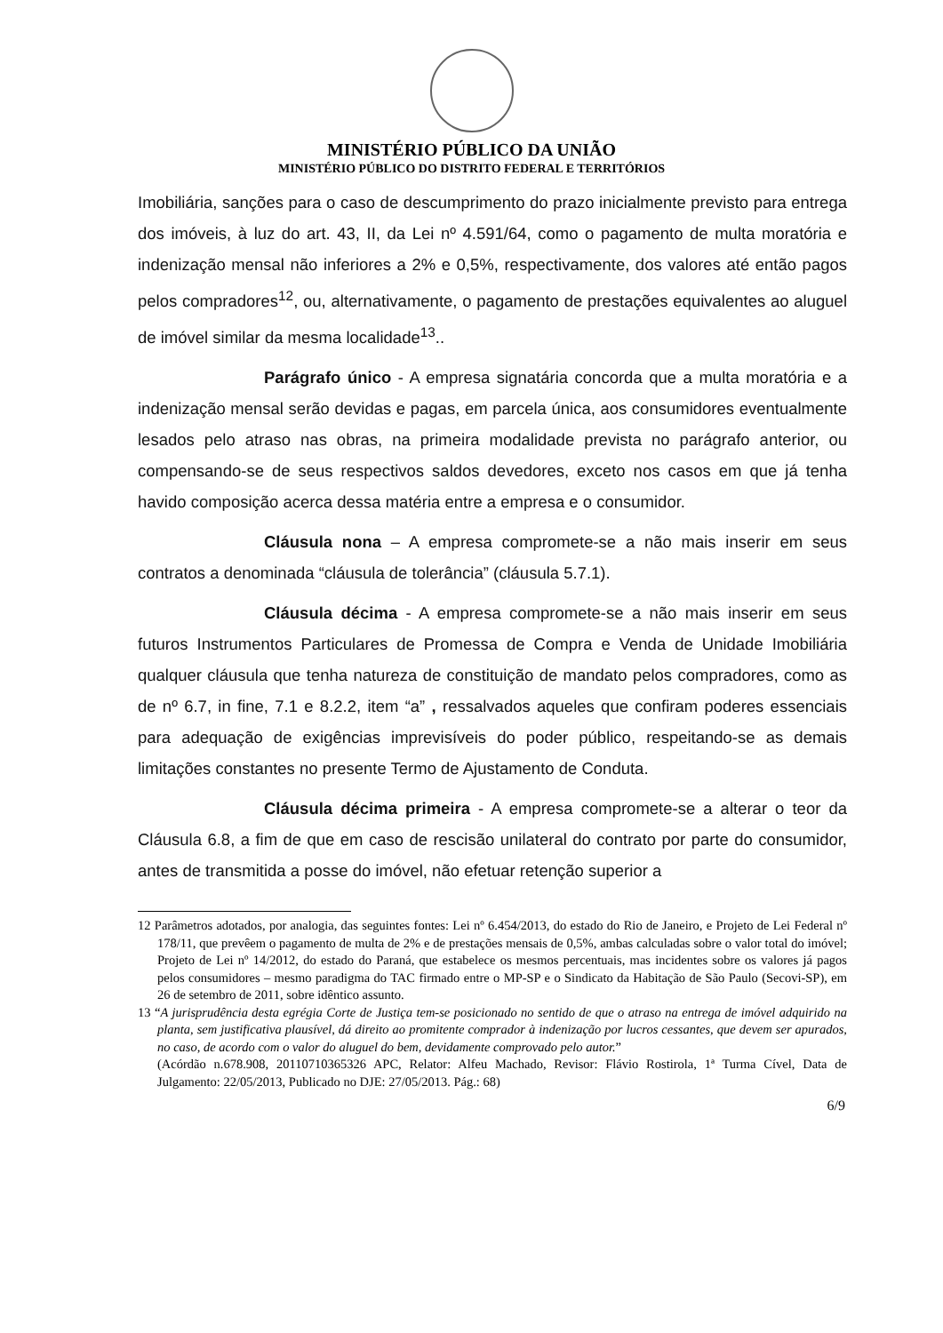MINISTÉRIO PÚBLICO DA UNIÃO
MINISTÉRIO PÚBLICO DO DISTRITO FEDERAL E TERRITÓRIOS
Imobiliária, sanções para o caso de descumprimento do prazo inicialmente previsto para entrega dos imóveis, à luz do art. 43, II, da Lei nº 4.591/64, como o pagamento de multa moratória e indenização mensal não inferiores a 2% e 0,5%, respectivamente, dos valores até então pagos pelos compradores<sup>12</sup>, ou, alternativamente, o pagamento de prestações equivalentes ao aluguel de imóvel similar da mesma localidade<sup>13</sup>..
Parágrafo único - A empresa signatária concorda que a multa moratória e a indenização mensal serão devidas e pagas, em parcela única, aos consumidores eventualmente lesados pelo atraso nas obras, na primeira modalidade prevista no parágrafo anterior, ou compensando-se de seus respectivos saldos devedores, exceto nos casos em que já tenha havido composição acerca dessa matéria entre a empresa e o consumidor.
Cláusula nona – A empresa compromete-se a não mais inserir em seus contratos a denominada “cláusula de tolerância” (cláusula 5.7.1).
Cláusula décima - A empresa compromete-se a não mais inserir em seus futuros Instrumentos Particulares de Promessa de Compra e Venda de Unidade Imobiliária qualquer cláusula que tenha natureza de constituição de mandato pelos compradores, como as de nº 6.7, in fine, 7.1 e 8.2.2, item “a” , ressalvados aqueles que confiram poderes essenciais para adequação de exigências imprevisíveis do poder público, respeitando-se as demais limitações constantes no presente Termo de Ajustamento de Conduta.
Cláusula décima primeira - A empresa compromete-se a alterar o teor da Cláusula 6.8, a fim de que em caso de rescisão unilateral do contrato por parte do consumidor, antes de transmitida a posse do imóvel, não efetuar retenção superior a
12 Parâmetros adotados, por analogia, das seguintes fontes: Lei nº 6.454/2013, do estado do Rio de Janeiro, e Projeto de Lei Federal nº 178/11, que prevêem o pagamento de multa de 2% e de prestações mensais de 0,5%, ambas calculadas sobre o valor total do imóvel; Projeto de Lei nº 14/2012, do estado do Paraná, que estabelece os mesmos percentuais, mas incidentes sobre os valores já pagos pelos consumidores – mesmo paradigma do TAC firmado entre o MP-SP e o Sindicato da Habitação de São Paulo (Secovi-SP), em 26 de setembro de 2011, sobre idêntico assunto.
13 “A jurisprudência desta egrégia Corte de Justiça tem-se posicionado no sentido de que o atraso na entrega de imóvel adquirido na planta, sem justificativa plausível, dá direito ao promitente comprador à indenização por lucros cessantes, que devem ser apurados, no caso, de acordo com o valor do aluguel do bem, devidamente comprovado pelo autor.”
(Acórdão n.678.908, 20110710365326 APC, Relator: Alfeu Machado, Revisor: Flávio Rostirola, 1ª Turma Cível, Data de Julgamento: 22/05/2013, Publicado no DJE: 27/05/2013. Pág.: 68)
6/9